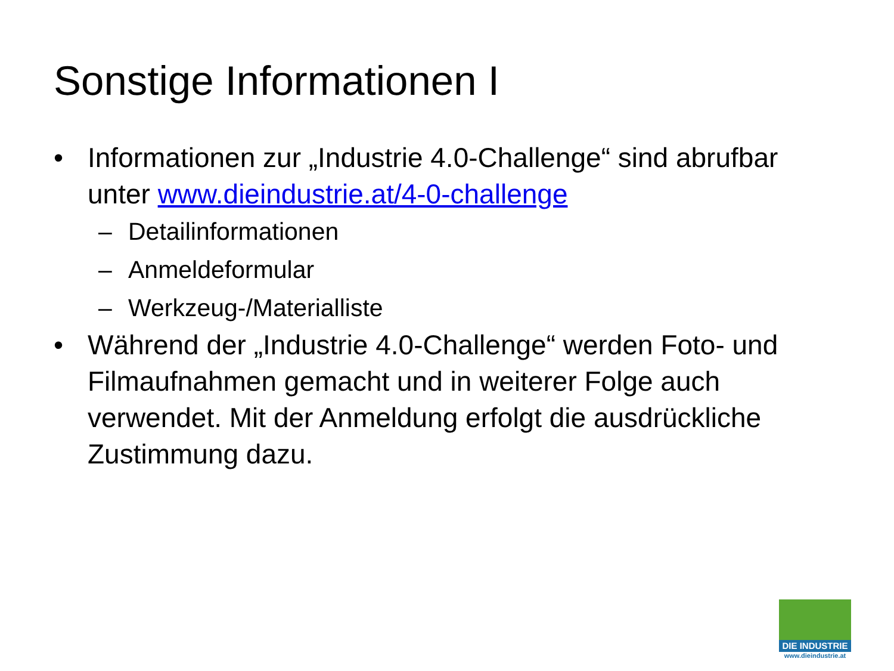Sonstige Informationen I
• Informationen zur „Industrie 4.0-Challenge“ sind abrufbar unter www.dieindustrie.at/4-0-challenge
– Detailinformationen
– Anmeldeformular
– Werkzeug-/Materialliste
• Während der „Industrie 4.0-Challenge“ werden Foto- und Filmaufnahmen gemacht und in weiterer Folge auch verwendet. Mit der Anmeldung erfolgt die ausdrückliche Zustimmung dazu.
DIE INDUSTRIE
www.dieindustrie.at